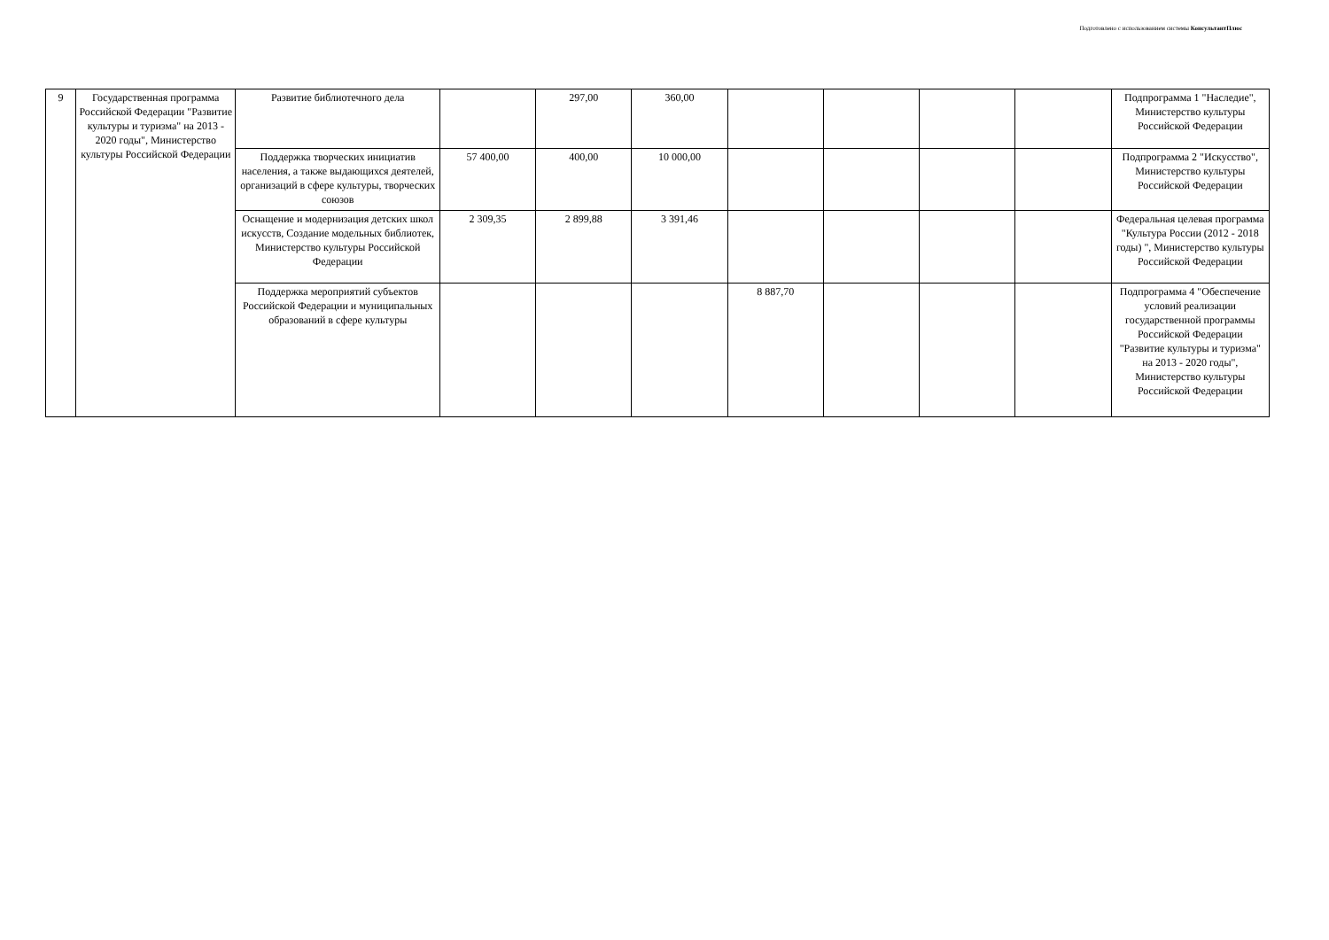Подготовлено с использованием системы КонсультантПлюс
| 9 | Государственная программа Российской Федерации "Развитие культуры и туризма" на 2013 - 2020 годы", Министерство культуры Российской Федерации | Развитие библиотечного дела | | 297,00 | 360,00 | | | | | Подпрограмма 1 "Наследие", Министерство культуры Российской Федерации |
| | | Поддержка творческих инициатив населения, а также выдающихся деятелей, организаций в сфере культуры, творческих союзов | 57 400,00 | 400,00 | 10 000,00 | | | | | Подпрограмма 2 "Искусство", Министерство культуры Российской Федерации |
| | | Оснащение и модернизация детских школ искусств, Создание модельных библиотек, Министерство культуры Российской Федерации | 2 309,35 | 2 899,88 | 3 391,46 | | | | | Федеральная целевая программа "Культура России (2012 - 2018 годы) ", Министерство культуры Российской Федерации |
| | | Поддержка мероприятий субъектов Российской Федерации и муниципальных образований в сфере культуры | | | | 8 887,70 | | | | Подпрограмма 4 "Обеспечение условий реализации государственной программы Российской Федерации "Развитие культуры и туризма" на 2013 - 2020 годы", Министерство культуры Российской Федерации |